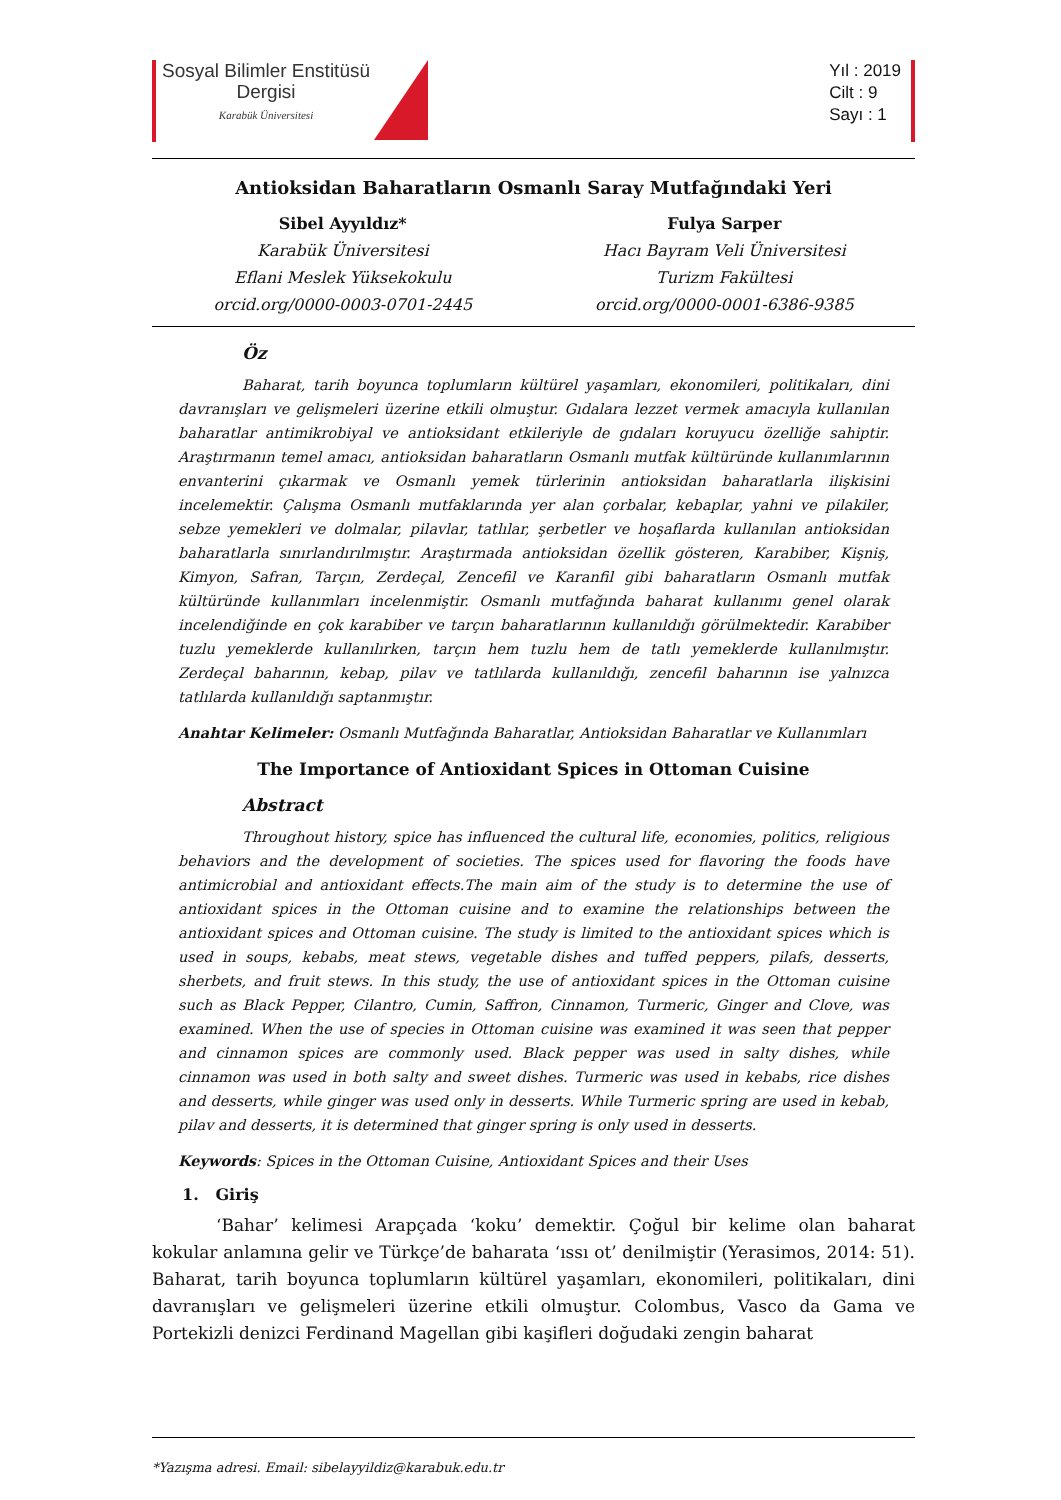Sosyal Bilimler Enstitüsü
Dergisi
Karabük Üniversitesi
Yıl : 2019
Cilt : 9
Sayı : 1
Antioksidan Baharatların Osmanlı Saray Mutfağındaki Yeri
Sibel Ayyıldız*
Karabük Üniversitesi
Eflani Meslek Yüksekokulu
orcid.org/0000-0003-0701-2445
Fulya Sarper
Hacı Bayram Veli Üniversitesi
Turizm Fakültesi
orcid.org/0000-0001-6386-9385
Öz
Baharat, tarih boyunca toplumların kültürel yaşamları, ekonomileri, politikaları, dini davranışları ve gelişmeleri üzerine etkili olmuştur. Gıdalara lezzet vermek amacıyla kullanılan baharatlar antimikrobiyal ve antioksidant etkileriyle de gıdaları koruyucu özelliğe sahiptir. Araştırmanın temel amacı, antioksidan baharatların Osmanlı mutfak kültüründe kullanımlarının envanterini çıkarmak ve Osmanlı yemek türlerinin antioksidan baharatlarla ilişkisini incelemektir. Çalışma Osmanlı mutfaklarında yer alan çorbalar, kebaplar, yahni ve pilakiler, sebze yemekleri ve dolmalar, pilavlar, tatlılar, şerbetler ve hoşaflarda kullanılan antioksidan baharatlarla sınırlandırılmıştır. Araştırmada antioksidan özellik gösteren, Karabiber, Kişniş, Kimyon, Safran, Tarçın, Zerdeçal, Zencefil ve Karanfil gibi baharatların Osmanlı mutfak kültüründe kullanımları incelenmiştir. Osmanlı mutfağında baharat kullanımı genel olarak incelendiğinde en çok karabiber ve tarçın baharatlarının kullanıldığı görülmektedir. Karabiber tuzlu yemeklerde kullanılırken, tarçın hem tuzlu hem de tatlı yemeklerde kullanılmıştır. Zerdeçal baharının, kebap, pilav ve tatlılarda kullanıldığı, zencefil baharının ise yalnızca tatlılarda kullanıldığı saptanmıştır.
Anahtar Kelimeler: Osmanlı Mutfağında Baharatlar, Antioksidan Baharatlar ve Kullanımları
The Importance of Antioxidant Spices in Ottoman Cuisine
Abstract
Throughout history, spice has influenced the cultural life, economies, politics, religious behaviors and the development of societies. The spices used for flavoring the foods have antimicrobial and antioxidant effects.The main aim of the study is to determine the use of antioxidant spices in the Ottoman cuisine and to examine the relationships between the antioxidant spices and Ottoman cuisine. The study is limited to the antioxidant spices which is used in soups, kebabs, meat stews, vegetable dishes and tuffed peppers, pilafs, desserts, sherbets, and fruit stews. In this study, the use of antioxidant spices in the Ottoman cuisine such as Black Pepper, Cilantro, Cumin, Saffron, Cinnamon, Turmeric, Ginger and Clove, was examined. When the use of species in Ottoman cuisine was examined it was seen that pepper and cinnamon spices are commonly used. Black pepper was used in salty dishes, while cinnamon was used in both salty and sweet dishes. Turmeric was used in kebabs, rice dishes and desserts, while ginger was used only in desserts. While Turmeric spring are used in kebab, pilav and desserts, it is determined that ginger spring is only used in desserts.
Keywords: Spices in the Ottoman Cuisine, Antioxidant Spices and their Uses
1. Giriş
‘Bahar’ kelimesi Arapçada ‘koku’ demektir. Çoğul bir kelime olan baharat kokular anlamına gelir ve Türkçe’de baharata ‘ıssı ot’ denilmiştir (Yerasimos, 2014: 51). Baharat, tarih boyunca toplumların kültürel yaşamları, ekonomileri, politikaları, dini davranışları ve gelişmeleri üzerine etkili olmuştur. Colombus, Vasco da Gama ve Portekizli denizci Ferdinand Magellan gibi kaşifleri doğudaki zengin baharat
*Yazışma adresi. Email: sibelayyildiz@karabuk.edu.tr